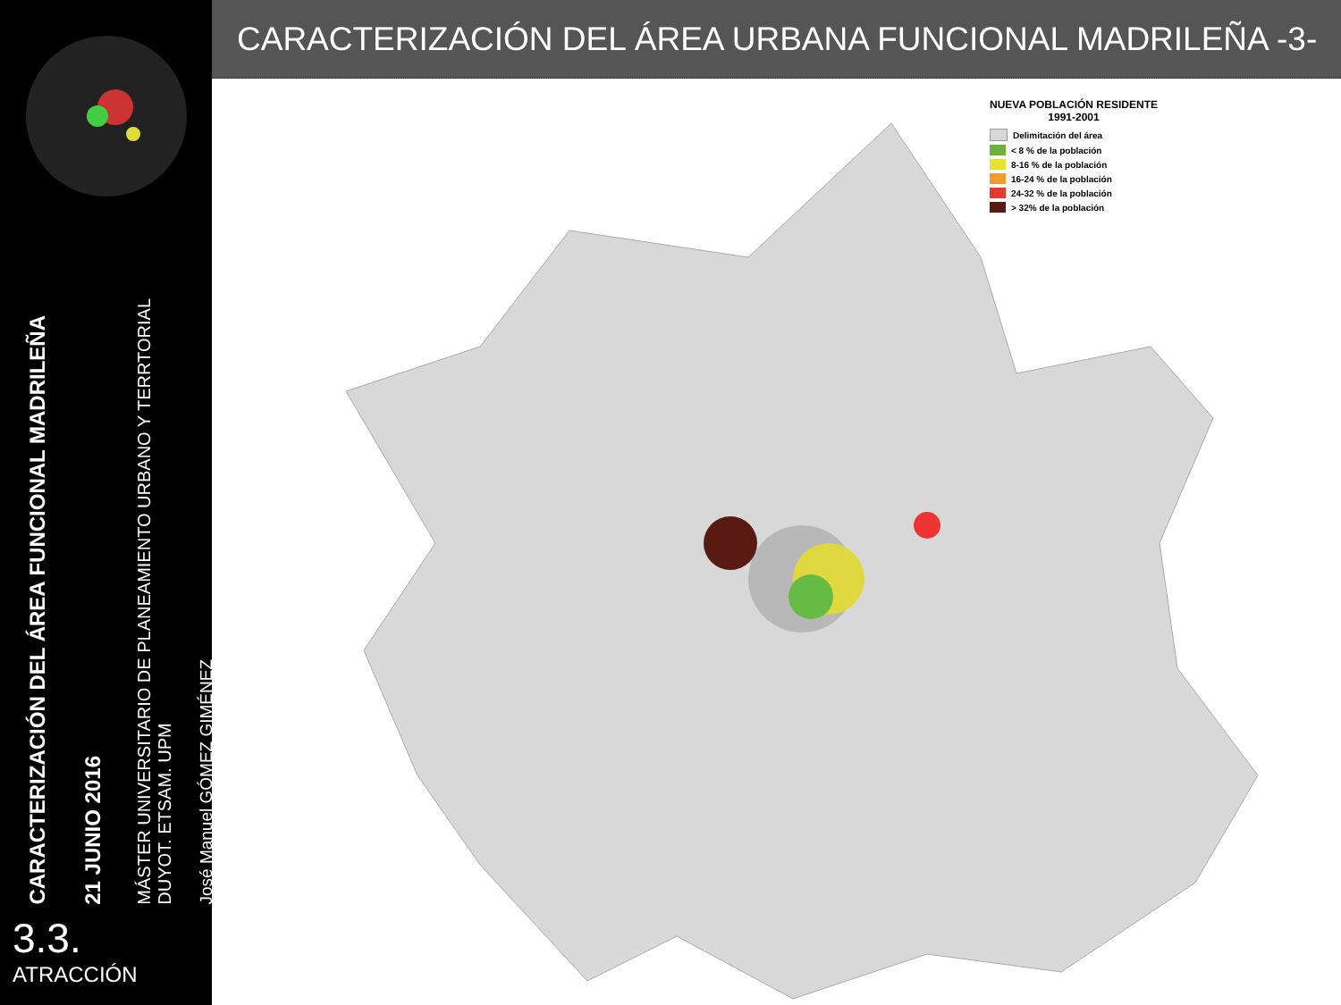CARACTERIZACIÓN DEL ÁREA FUNCIONAL MADRILEÑA
21 JUNIO 2016
MÁSTER UNIVERSITARIO DE PLANEAMIENTO URBANO Y TERRTORIAL
DUYOT. ETSAM. UPM
José Manuel GÓMEZ GIMÉNEZ
3.3.
ATRACCIÓN
CARACTERIZACIÓN DEL ÁREA URBANA FUNCIONAL MADRILEÑA -3-
NUEVA POBLACIÓN RESIDENTE
1991-2001
Delimitación del área
< 8 % de la población
8-16 % de la población
16-24 % de la población
24-32 % de la población
> 32% de la población